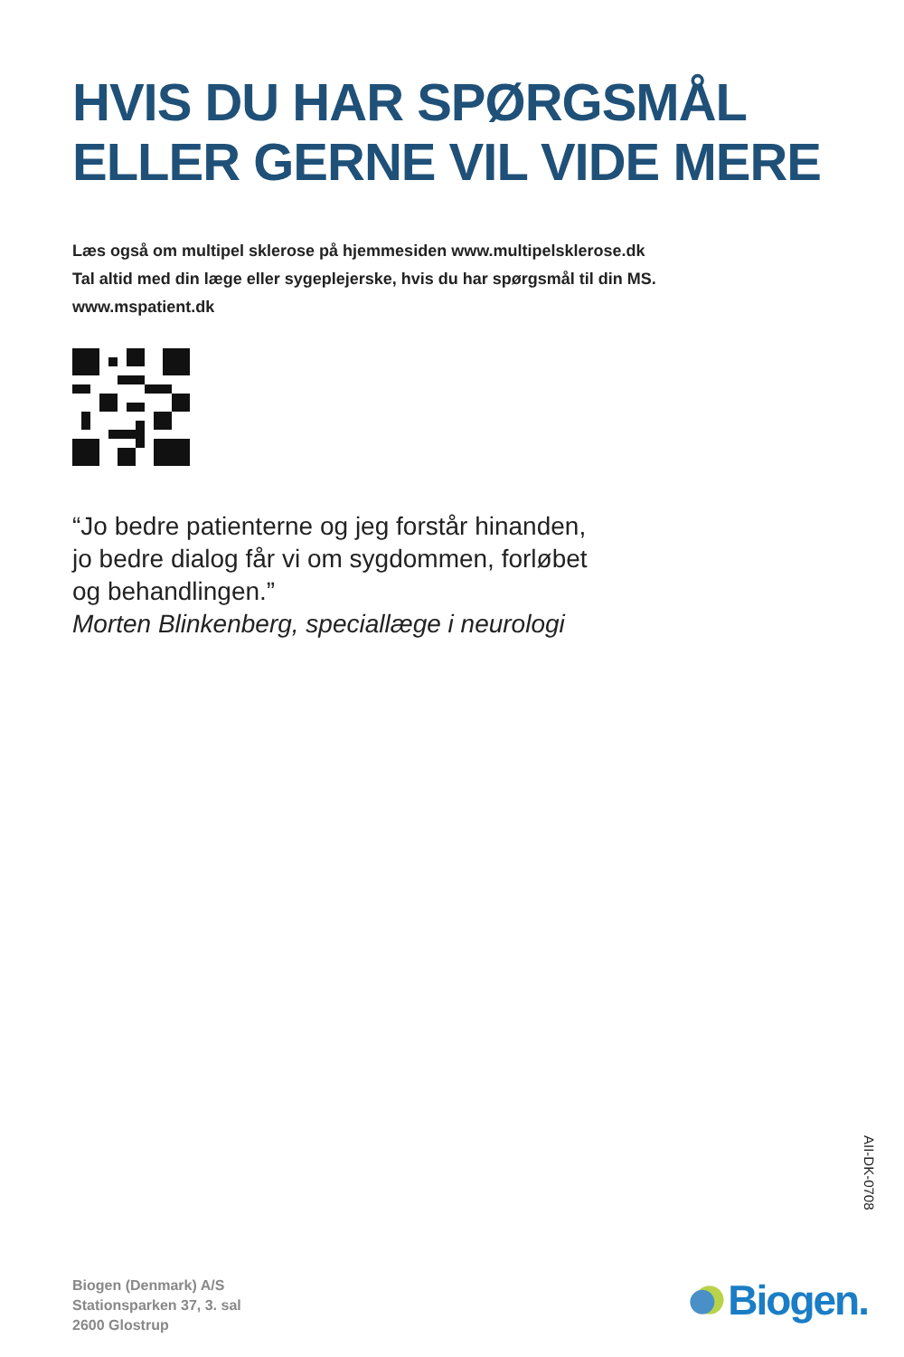HVIS DU HAR SPØRGSMÅL
ELLER GERNE VIL VIDE MERE
Læs også om multipel sklerose på hjemmesiden www.multipelsklerose.dk
Tal altid med din læge eller sygeplejerske, hvis du har spørgsmål til din MS.
www.mspatient.dk
“Jo bedre patienterne og jeg forstår hinanden,
jo bedre dialog får vi om sygdommen, forløbet
og behandlingen.”
Morten Blinkenberg, speciallæge i neurologi
AII-DK-0708
Biogen (Denmark) A/S
Stationsparken 37, 3. sal
2600 Glostrup
Biogen.